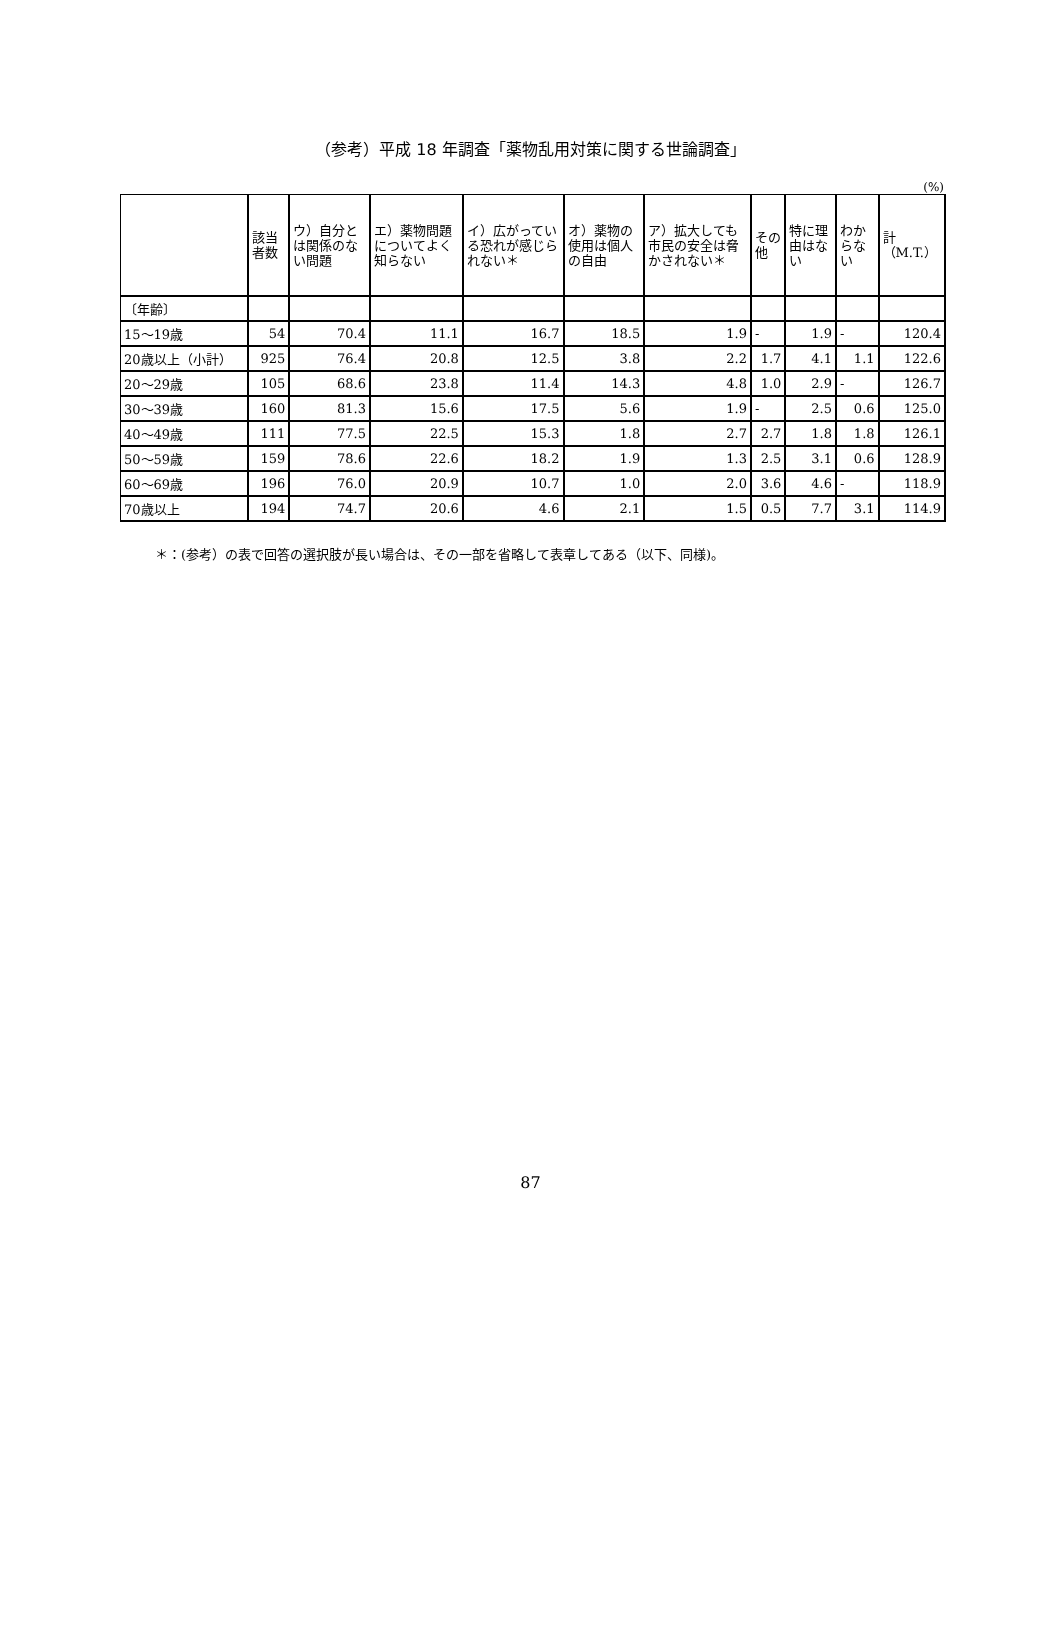（参考）平成 18 年調査「薬物乱用対策に関する世論調査」
(%)
| | 該当者数 | ウ）自分とは関係のない問題 | エ）薬物問題についてよく知らない | イ）広がっている恐れが感じられない＊ | オ）薬物の使用は個人の自由 | ア）拡大しても市民の安全は脅かされない＊ | その他 | 特に理由はない | わからない | 計（M.T.） |
| --- | --- | --- | --- | --- | --- | --- | --- | --- | --- | --- |
| 〔年齢〕 | | | | | | | | | | |
| 15～19歳 | 54 | 70.4 | 11.1 | 16.7 | 18.5 | 1.9 | - | 1.9 | - | 120.4 |
| 20歳以上（小計） | 925 | 76.4 | 20.8 | 12.5 | 3.8 | 2.2 | 1.7 | 4.1 | 1.1 | 122.6 |
| 20～29歳 | 105 | 68.6 | 23.8 | 11.4 | 14.3 | 4.8 | 1.0 | 2.9 | - | 126.7 |
| 30～39歳 | 160 | 81.3 | 15.6 | 17.5 | 5.6 | 1.9 | - | 2.5 | 0.6 | 125.0 |
| 40～49歳 | 111 | 77.5 | 22.5 | 15.3 | 1.8 | 2.7 | 2.7 | 1.8 | 1.8 | 126.1 |
| 50～59歳 | 159 | 78.6 | 22.6 | 18.2 | 1.9 | 1.3 | 2.5 | 3.1 | 0.6 | 128.9 |
| 60～69歳 | 196 | 76.0 | 20.9 | 10.7 | 1.0 | 2.0 | 3.6 | 4.6 | - | 118.9 |
| 70歳以上 | 194 | 74.7 | 20.6 | 4.6 | 2.1 | 1.5 | 0.5 | 7.7 | 3.1 | 114.9 |
＊：(参考）の表で回答の選択肢が長い場合は、その一部を省略して表章してある（以下、同様)。
87